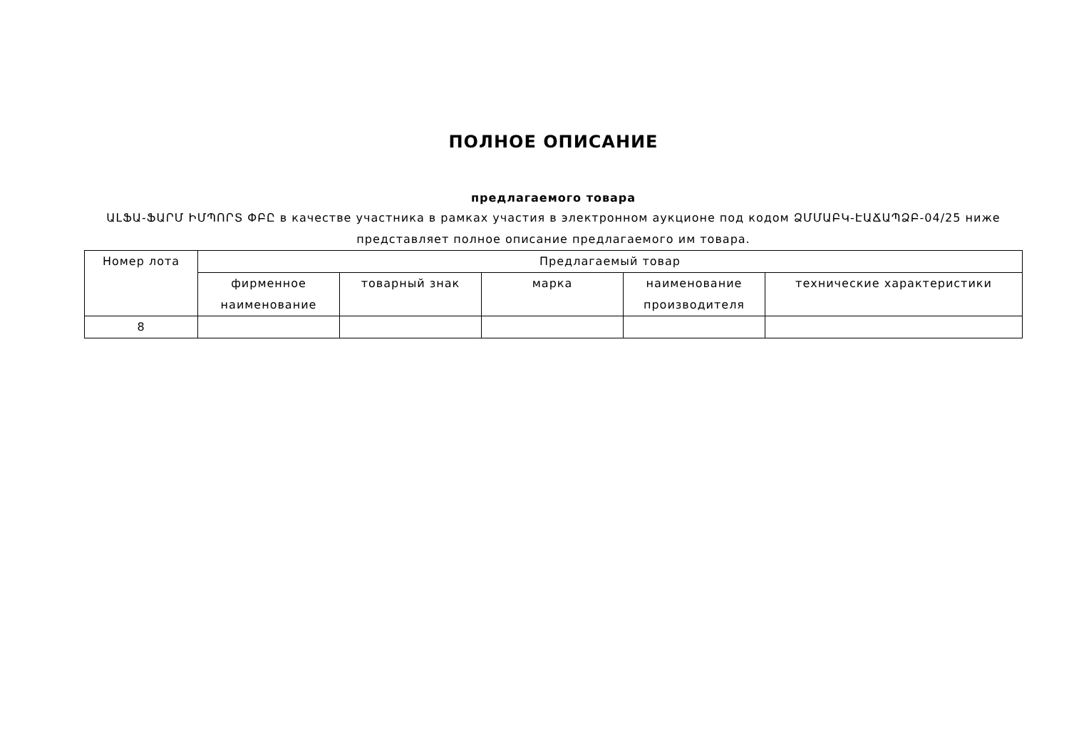ПОЛНОЕ ОПИСАНИЕ
предлагаемого товара
ԱԼՖԱ-ՖԱՐՄ ԻՄՊՈՐՏ ՓԲԸ в качестве участника в рамках участия в электронном аукционе под кодом ՁՄՄԱԲԿ-ԷԱՃԱՊՁԲ-04/25 ниже представляет полное описание предлагаемого им товара.
| Номер лота | Предлагаемый товар | | | | |
| --- | --- | --- | --- | --- | --- |
| | фирменное наименование | товарный знак | марка | наименование производителя | технические характеристики |
| 8 | | | | | |